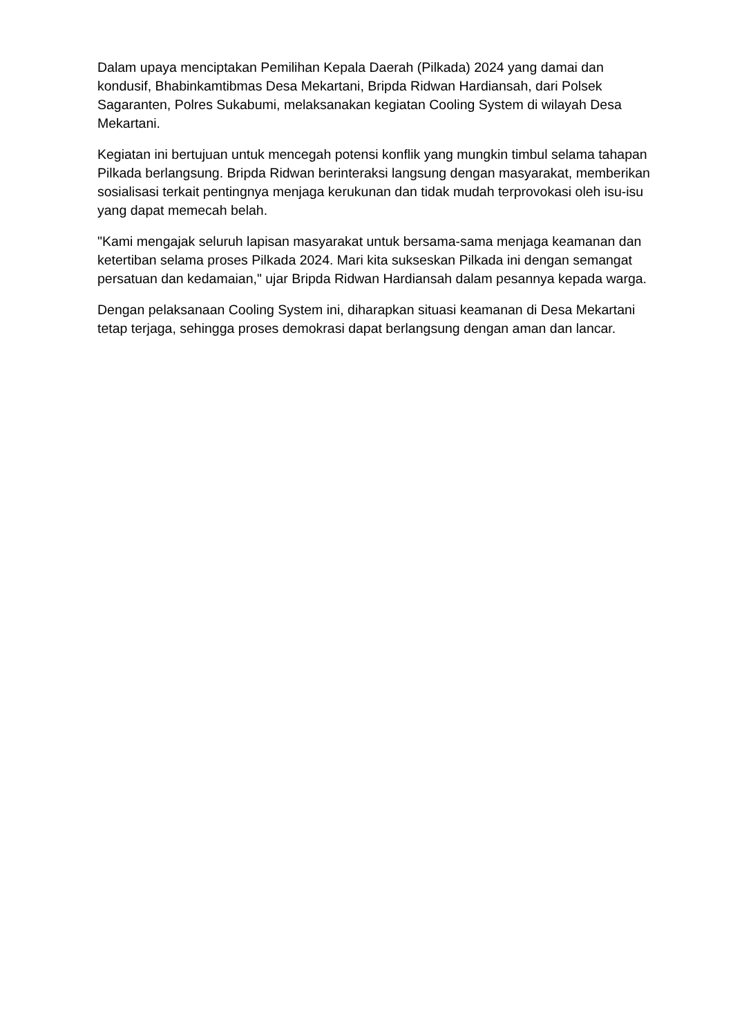Dalam upaya menciptakan Pemilihan Kepala Daerah (Pilkada) 2024 yang damai dan kondusif, Bhabinkamtibmas Desa Mekartani, Bripda Ridwan Hardiansah, dari Polsek Sagaranten, Polres Sukabumi, melaksanakan kegiatan Cooling System di wilayah Desa Mekartani.
Kegiatan ini bertujuan untuk mencegah potensi konflik yang mungkin timbul selama tahapan Pilkada berlangsung. Bripda Ridwan berinteraksi langsung dengan masyarakat, memberikan sosialisasi terkait pentingnya menjaga kerukunan dan tidak mudah terprovokasi oleh isu-isu yang dapat memecah belah.
"Kami mengajak seluruh lapisan masyarakat untuk bersama-sama menjaga keamanan dan ketertiban selama proses Pilkada 2024. Mari kita sukseskan Pilkada ini dengan semangat persatuan dan kedamaian," ujar Bripda Ridwan Hardiansah dalam pesannya kepada warga.
Dengan pelaksanaan Cooling System ini, diharapkan situasi keamanan di Desa Mekartani tetap terjaga, sehingga proses demokrasi dapat berlangsung dengan aman dan lancar.